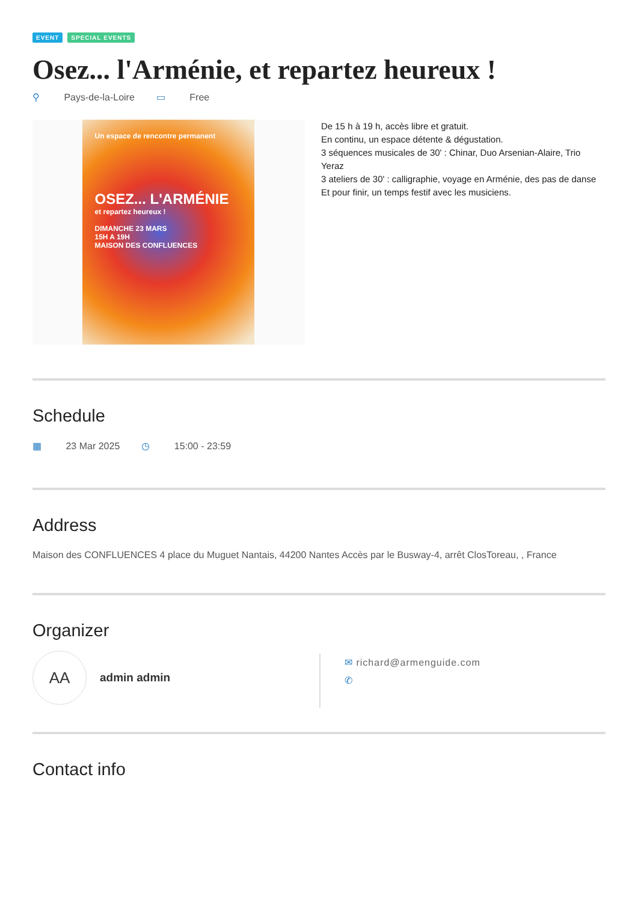EVENT SPECIAL EVENTS
Osez... l'Arménie, et repartez heureux !
⚲ Pays-de-la-Loire ▭ Free
Un espace de rencontre permanent
OSEZ... L'ARMÉNIE
et repartez heureux !
DIMANCHE 23 MARS
15H A 19H
MAISON DES CONFLUENCES
De 15 h à 19 h, accès libre et gratuit.
En continu, un espace détente & dégustation.
3 séquences musicales de 30' : Chinar, Duo Arsenian-Alaire, Trio Yeraz
3 ateliers de 30' : calligraphie, voyage en Arménie, des pas de danse
Et pour finir, un temps festif avec les musiciens.
Schedule
▦ 23 Mar 2025 ◷ 15:00 - 23:59
Address
Maison des CONFLUENCES 4 place du Muguet Nantais, 44200 Nantes Accès par le Busway-4, arrêt ClosToreau, , France
Organizer
AA
admin admin
✉ richard@armenguide.com
✆
Contact info